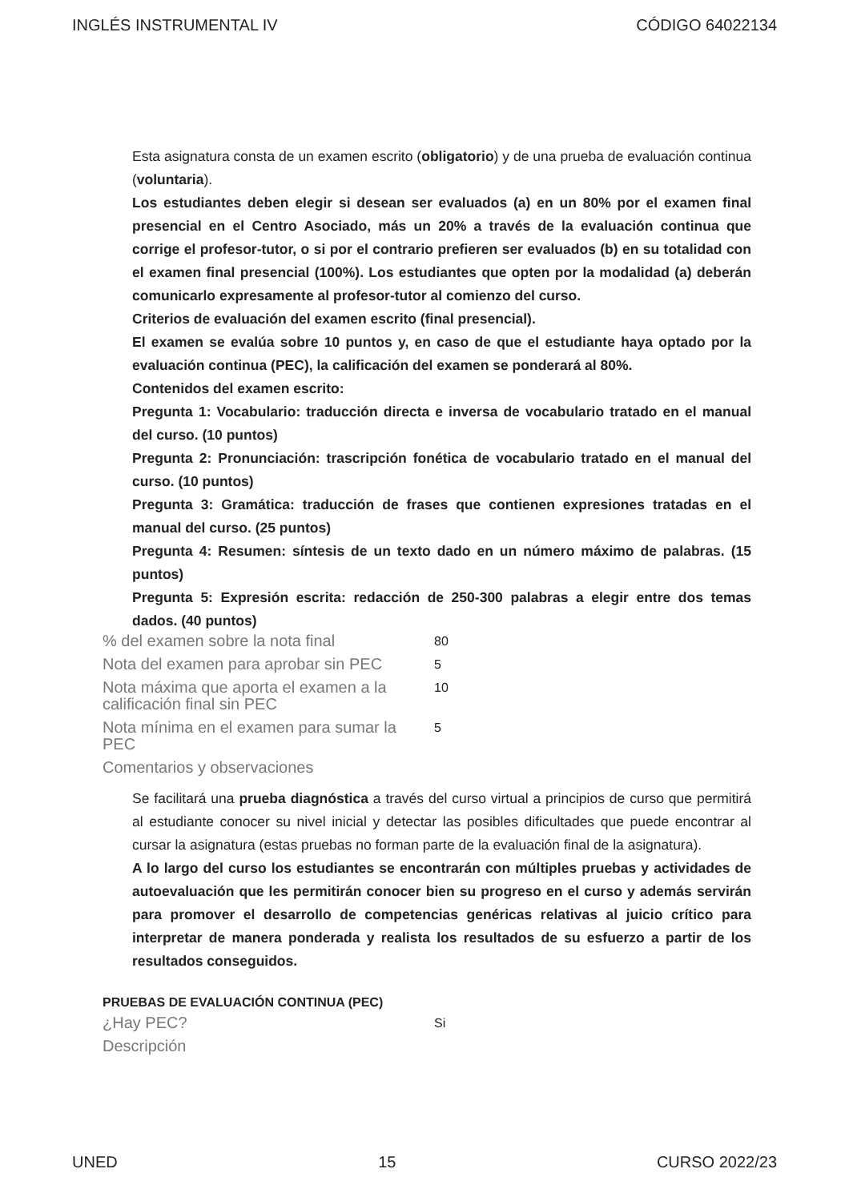INGLÉS INSTRUMENTAL IV CÓDIGO 64022134
Esta asignatura consta de un examen escrito (obligatorio) y de una prueba de evaluación continua (voluntaria).
Los estudiantes deben elegir si desean ser evaluados (a) en un 80% por el examen final presencial en el Centro Asociado, más un 20% a través de la evaluación continua que corrige el profesor-tutor, o si por el contrario prefieren ser evaluados (b) en su totalidad con el examen final presencial (100%). Los estudiantes que opten por la modalidad (a) deberán comunicarlo expresamente al profesor-tutor al comienzo del curso.
Criterios de evaluación del examen escrito (final presencial).
El examen se evalúa sobre 10 puntos y, en caso de que el estudiante haya optado por la evaluación continua (PEC), la calificación del examen se ponderará al 80%.
Contenidos del examen escrito:
Pregunta 1: Vocabulario: traducción directa e inversa de vocabulario tratado en el manual del curso. (10 puntos)
Pregunta 2: Pronunciación: trascripción fonética de vocabulario tratado en el manual del curso. (10 puntos)
Pregunta 3: Gramática: traducción de frases que contienen expresiones tratadas en el manual del curso. (25 puntos)
Pregunta 4: Resumen: síntesis de un texto dado en un número máximo de palabras. (15 puntos)
Pregunta 5: Expresión escrita: redacción de 250-300 palabras a elegir entre dos temas dados. (40 puntos)
| % del examen sobre la nota final | 80 |
| Nota del examen para aprobar sin PEC | 5 |
| Nota máxima que aporta el examen a la calificación final sin PEC | 10 |
| Nota mínima en el examen para sumar la PEC | 5 |
| Comentarios y observaciones | |
Se facilitará una prueba diagnóstica a través del curso virtual a principios de curso que permitirá al estudiante conocer su nivel inicial y detectar las posibles dificultades que puede encontrar al cursar la asignatura (estas pruebas no forman parte de la evaluación final de la asignatura).
A lo largo del curso los estudiantes se encontrarán con múltiples pruebas y actividades de autoevaluación que les permitirán conocer bien su progreso en el curso y además servirán para promover el desarrollo de competencias genéricas relativas al juicio crítico para interpretar de manera ponderada y realista los resultados de su esfuerzo a partir de los resultados conseguidos.
PRUEBAS DE EVALUACIÓN CONTINUA (PEC)
| ¿Hay PEC? | Si |
| Descripción | |
UNED 15 CURSO 2022/23